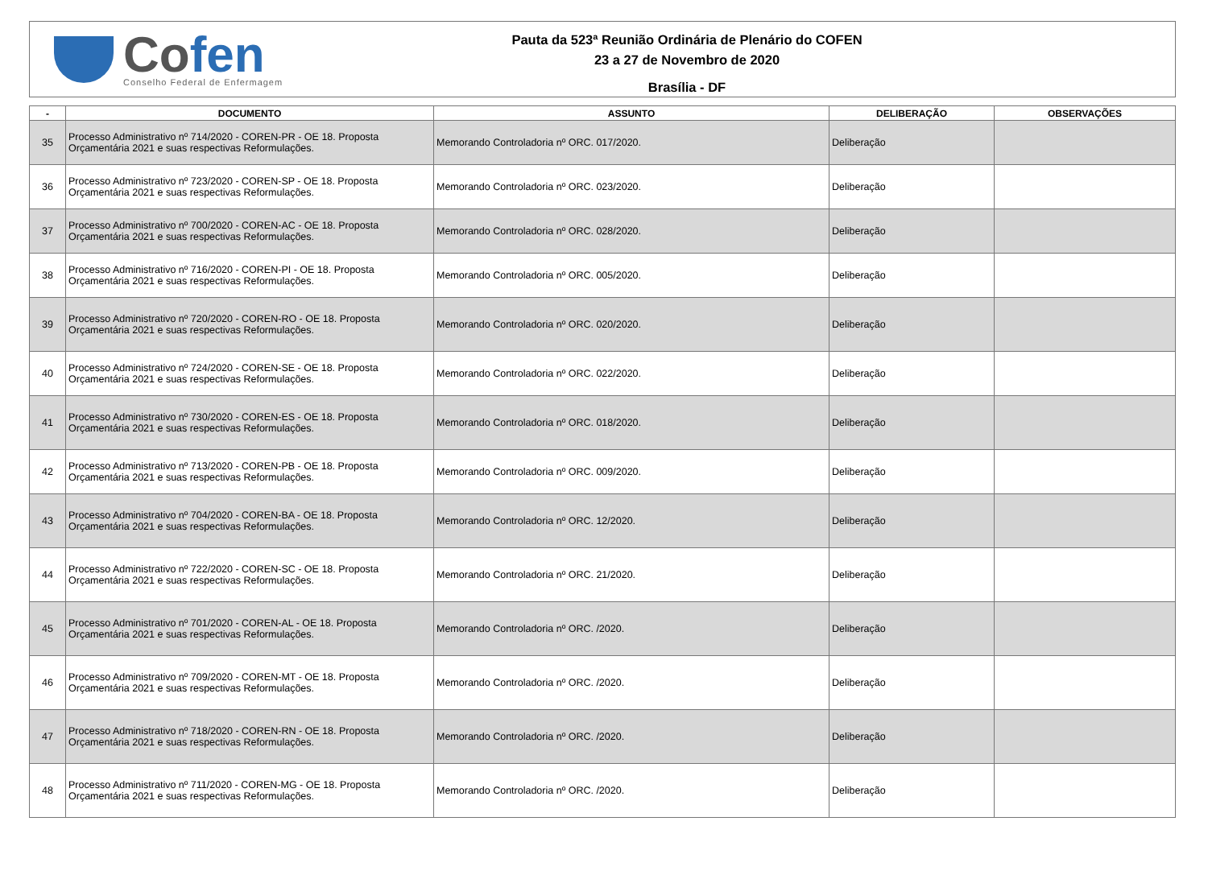Cofen
Conselho Federal de Enfermagem
Pauta da 523ª Reunião Ordinária de Plenário do COFEN
23 a 27 de Novembro de 2020
Brasília - DF
| - | DOCUMENTO | ASSUNTO | DELIBERAÇÃO | OBSERVAÇÕES |
| --- | --- | --- | --- | --- |
| 35 | Processo Administrativo nº 714/2020 - COREN-PR - OE 18. Proposta Orçamentária 2021 e suas respectivas Reformulações. | Memorando Controladoria nº ORC. 017/2020. | Deliberação | |
| 36 | Processo Administrativo nº 723/2020 - COREN-SP - OE 18. Proposta Orçamentária 2021 e suas respectivas Reformulações. | Memorando Controladoria nº ORC. 023/2020. | Deliberação | |
| 37 | Processo Administrativo nº 700/2020 - COREN-AC - OE 18. Proposta Orçamentária 2021 e suas respectivas Reformulações. | Memorando Controladoria nº ORC. 028/2020. | Deliberação | |
| 38 | Processo Administrativo nº 716/2020 - COREN-PI - OE 18. Proposta Orçamentária 2021 e suas respectivas Reformulações. | Memorando Controladoria nº ORC. 005/2020. | Deliberação | |
| 39 | Processo Administrativo nº 720/2020 - COREN-RO - OE 18. Proposta Orçamentária 2021 e suas respectivas Reformulações. | Memorando Controladoria nº ORC. 020/2020. | Deliberação | |
| 40 | Processo Administrativo nº 724/2020 - COREN-SE - OE 18. Proposta Orçamentária 2021 e suas respectivas Reformulações. | Memorando Controladoria nº ORC. 022/2020. | Deliberação | |
| 41 | Processo Administrativo nº 730/2020 - COREN-ES - OE 18. Proposta Orçamentária 2021 e suas respectivas Reformulações. | Memorando Controladoria nº ORC. 018/2020. | Deliberação | |
| 42 | Processo Administrativo nº 713/2020 - COREN-PB - OE 18. Proposta Orçamentária 2021 e suas respectivas Reformulações. | Memorando Controladoria nº ORC. 009/2020. | Deliberação | |
| 43 | Processo Administrativo nº 704/2020 - COREN-BA - OE 18. Proposta Orçamentária 2021 e suas respectivas Reformulações. | Memorando Controladoria nº ORC. 12/2020. | Deliberação | |
| 44 | Processo Administrativo nº 722/2020 - COREN-SC - OE 18. Proposta Orçamentária 2021 e suas respectivas Reformulações. | Memorando Controladoria nº ORC. 21/2020. | Deliberação | |
| 45 | Processo Administrativo nº 701/2020 - COREN-AL - OE 18. Proposta Orçamentária 2021 e suas respectivas Reformulações. | Memorando Controladoria nº ORC. /2020. | Deliberação | |
| 46 | Processo Administrativo nº 709/2020 - COREN-MT - OE 18. Proposta Orçamentária 2021 e suas respectivas Reformulações. | Memorando Controladoria nº ORC. /2020. | Deliberação | |
| 47 | Processo Administrativo nº 718/2020 - COREN-RN - OE 18. Proposta Orçamentária 2021 e suas respectivas Reformulações. | Memorando Controladoria nº ORC. /2020. | Deliberação | |
| 48 | Processo Administrativo nº 711/2020 - COREN-MG - OE 18. Proposta Orçamentária 2021 e suas respectivas Reformulações. | Memorando Controladoria nº ORC. /2020. | Deliberação | |